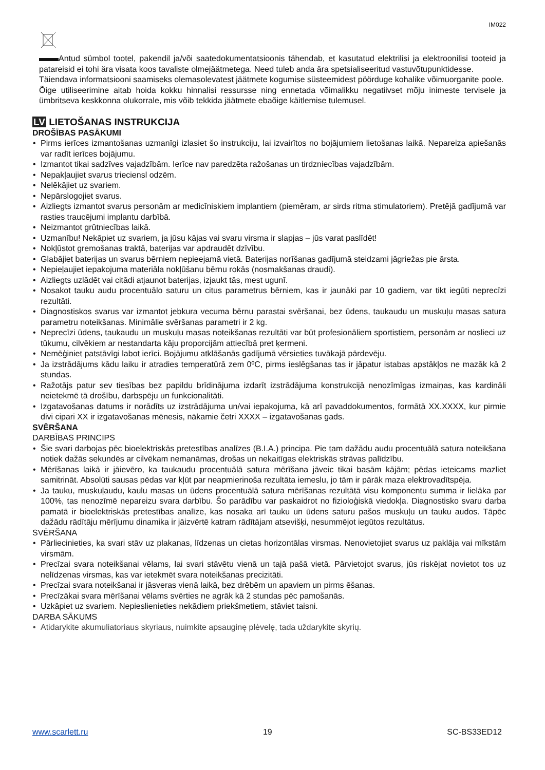IM022
Antud sümbol tootel, pakendil ja/või saatedokumentatsioonis tähendab, et kasutatud elektrilisi ja elektroonilisi tooteid ja patareisid ei tohi ära visata koos tavaliste olmejäätmetega. Need tuleb anda ära spetsialiseeritud vastuvõtupunktidesse.
Täiendava informatsiooni saamiseks olemasolevatest jäätmete kogumise süsteemidest pöörduge kohalike võimuorganite poole.
Õige utiliseerimine aitab hoida kokku hinnalisi ressursse ning ennetada võimalikku negatiivset mõju inimeste tervisele ja ümbritseva keskkonna olukorrale, mis võib tekkida jäätmete ebaõige käitlemise tulemusel.
LV LIETOŠANAS INSTRUKCIJA
DROŠĪBAS PASĀKUMI
• Pirms ierīces izmantošanas uzmanīgi izlasiet šo instrukciju, lai izvairītos no bojājumiem lietošanas laikā. Nepareiza apiešanās var radīt ierīces bojājumu.
• Izmantot tikai sadzīves vajadzībām. Ierīce nav paredzēta ražošanas un tirdzniecības vajadzībām.
• Nepakļaujiet svarus trieciensl odzēm.
• Nelēkājiet uz svariem.
• Nepārslogojiet svarus.
• Aizliegts izmantot svarus personām ar medicīniskiem implantiem (piemēram, ar sirds ritma stimulatoriem). Pretējā gadījumā var rasties traucējumi implantu darbībā.
• Neizmantot grūtniecības laikā.
• Uzmanību! Nekāpiet uz svariem, ja jūsu kājas vai svaru virsma ir slapjas – jūs varat paslīdēt!
• Nokļūstot gremošanas traktā, baterijas var apdraudēt dzīvību.
• Glabājiet baterijas un svarus bērniem nepieejamā vietā. Baterijas norīšanas gadījumā steidzami jāgriežas pie ārsta.
• Nepieļaujiet iepakojuma materiāla nokļūšanu bērnu rokās (nosmakšanas draudi).
• Aizliegts uzlādēt vai citādi atjaunot baterijas, izjaukt tās, mest ugunī.
• Nosakot tauku audu procentuālo saturu un citus parametrus bērniem, kas ir jaunāki par 10 gadiem, var tikt iegūti neprecīzi rezultāti.
• Diagnostiskos svarus var izmantot jebkura vecuma bērnu parastai svēršanai, bez ūdens, taukaudu un muskuļu masas satura parametru noteikšanas. Minimālie svēršanas parametri ir 2 kg.
• Neprecīzi ūdens, taukaudu un muskuļu masas noteikšanas rezultāti var būt profesionāliem sportistiem, personām ar noslieci uz tūkumu, cilvēkiem ar nestandarta kāju proporcijām attiecībā pret ķermeni.
• Nemēģiniet patstāvīgi labot ierīci. Bojājumu atklāšanās gadījumā vērsieties tuvākajā pārdevēju.
• Ja izstrādājums kādu laiku ir atradies temperatūrā zem 0ºC, pirms ieslēgšanas tas ir jāpatur istabas apstākļos ne mazāk kā 2 stundas.
• Ražotājs patur sev tiesības bez papildu brīdinājuma izdarīt izstrādājuma konstrukcijā nenozīmīgas izmaiņas, kas kardināli neietekmē tā drošību, darbspēju un funkcionalitāti.
• Izgatavošanas datums ir norādīts uz izstrādājuma un/vai iepakojuma, kā arī pavaddokumentos, formātā XX.XXXX, kur pirmie divi cipari XX ir izgatavošanas mēnesis, nākamie četri XXXX – izgatavošanas gads.
SVĒRŠANA
DARBĪBAS PRINCIPS
• Šie svari darbojas pēc bioelektriskās pretestības analīzes (B.I.A.) principa. Pie tam dažādu audu procentuālā satura noteikšana notiek dažās sekundēs ar cilvēkam nemanāmas, drošas un nekaitīgas elektriskās strāvas palīdzību.
• Mērīšanas laikā ir jāievēro, ka taukaudu procentuālā satura mērīšana jāveic tikai basām kājām; pēdas ieteicams mazliet samitrināt. Absolūti sausas pēdas var kļūt par neapmierinoša rezultāta iemeslu, jo tām ir pārāk maza elektrovadītspēja.
• Ja tauku, muskuļaudu, kaulu masas un ūdens procentuālā satura mērīšanas rezultātā visu komponentu summa ir lielāka par 100%, tas nenozīmē nepareizu svara darbību. Šo parādību var paskaidrot no fizioloģiskā viedokļa. Diagnostisko svaru darba pamatā ir bioelektriskās pretestības analīze, kas nosaka arī tauku un ūdens saturu pašos muskuļu un tauku audos. Tāpēc dažādu rādītāju mērījumu dinamika ir jāizvērtē katram rādītājam atsevišķi, nesummējot iegūtos rezultātus.
SVĒRŠANA
• Pārliecinieties, ka svari stāv uz plakanas, līdzenas un cietas horizontālas virsmas. Nenovietojiet svarus uz paklāja vai mīkstām virsmām.
• Precīzai svara noteikšanai vēlams, lai svari stāvētu vienā un tajā pašā vietā. Pārvietojot svarus, jūs riskējat novietot tos uz nelīdzenas virsmas, kas var ietekmēt svara noteikšanas precizitāti.
• Precīzai svara noteikšanai ir jāsveras vienā laikā, bez drēbēm un apaviem un pirms ēšanas.
• Precīzākai svara mērīšanai vēlams svērties ne agrāk kā 2 stundas pēc pamošanās.
• Uzkāpiet uz svariem. Nepieslienieties nekādiem priekšmetiem, stāviet taisni.
DARBA SĀKUMS
• Atidarykite akumuliatoriaus skyriaus, nuimkite apsauginę plėvelę, tada uždarykite skyrių.
www.scarlett.ru 19 SC-BS33ED12